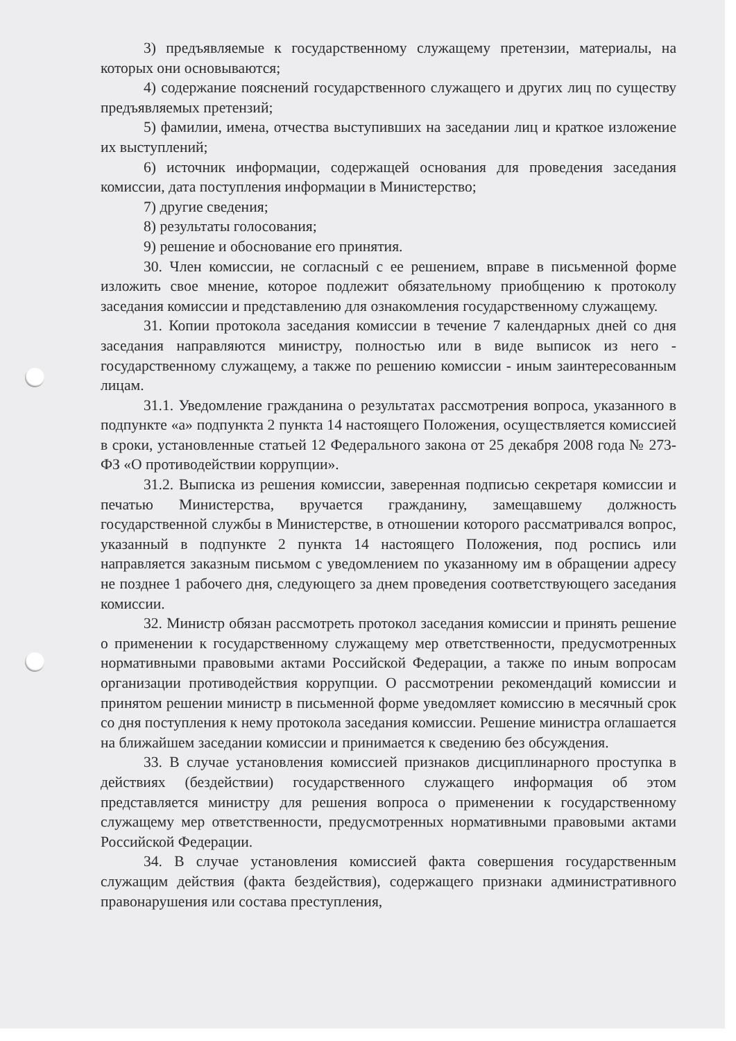3) предъявляемые к государственному служащему претензии, материалы, на которых они основываются;
4) содержание пояснений государственного служащего и других лиц по существу предъявляемых претензий;
5) фамилии, имена, отчества выступивших на заседании лиц и краткое изложение их выступлений;
6) источник информации, содержащей основания для проведения заседания комиссии, дата поступления информации в Министерство;
7) другие сведения;
8) результаты голосования;
9) решение и обоснование его принятия.
30. Член комиссии, не согласный с ее решением, вправе в письменной форме изложить свое мнение, которое подлежит обязательному приобщению к протоколу заседания комиссии и представлению для ознакомления государственному служащему.
31. Копии протокола заседания комиссии в течение 7 календарных дней со дня заседания направляются министру, полностью или в виде выписок из него - государственному служащему, а также по решению комиссии - иным заинтересованным лицам.
31.1. Уведомление гражданина о результатах рассмотрения вопроса, указанного в подпункте «а» подпункта 2 пункта 14 настоящего Положения, осуществляется комиссией в сроки, установленные статьей 12 Федерального закона от 25 декабря 2008 года № 273-ФЗ «О противодействии коррупции».
31.2. Выписка из решения комиссии, заверенная подписью секретаря комиссии и печатью Министерства, вручается гражданину, замещавшему должность государственной службы в Министерстве, в отношении которого рассматривался вопрос, указанный в подпункте 2 пункта 14 настоящего Положения, под роспись или направляется заказным письмом с уведомлением по указанному им в обращении адресу не позднее 1 рабочего дня, следующего за днем проведения соответствующего заседания комиссии.
32. Министр обязан рассмотреть протокол заседания комиссии и принять решение о применении к государственному служащему мер ответственности, предусмотренных нормативными правовыми актами Российской Федерации, а также по иным вопросам организации противодействия коррупции. О рассмотрении рекомендаций комиссии и принятом решении министр в письменной форме уведомляет комиссию в месячный срок со дня поступления к нему протокола заседания комиссии. Решение министра оглашается на ближайшем заседании комиссии и принимается к сведению без обсуждения.
33. В случае установления комиссией признаков дисциплинарного проступка в действиях (бездействии) государственного служащего информация об этом представляется министру для решения вопроса о применении к государственному служащему мер ответственности, предусмотренных нормативными правовыми актами Российской Федерации.
34. В случае установления комиссией факта совершения государственным служащим действия (факта бездействия), содержащего признаки административного правонарушения или состава преступления,